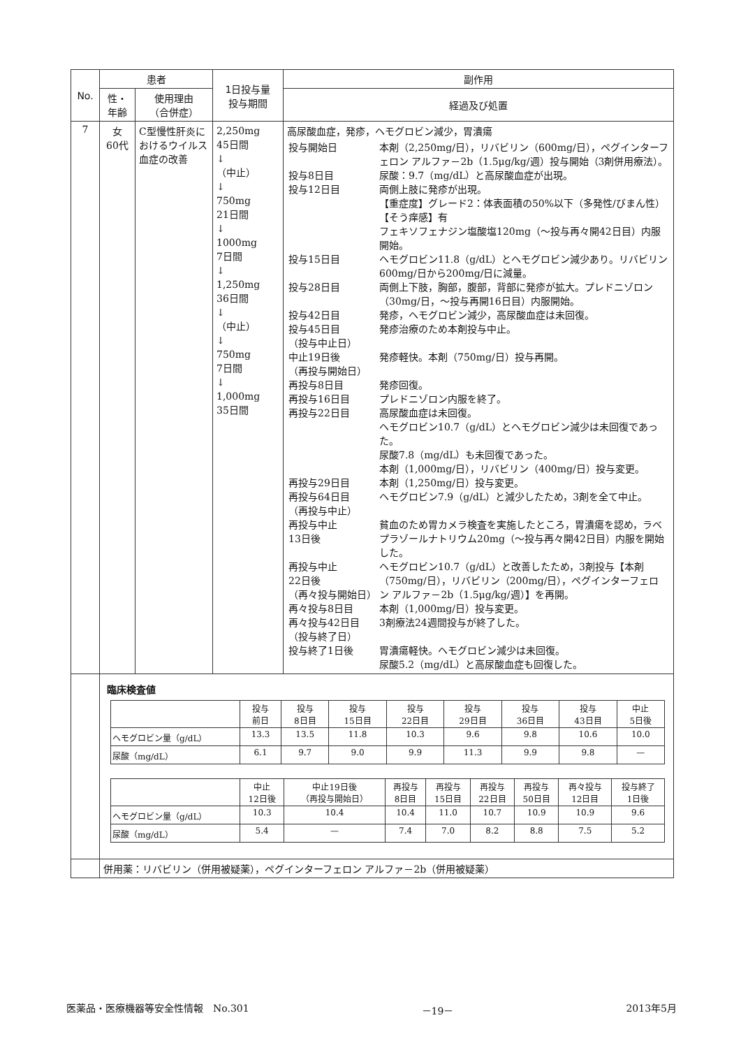| No. | 患者 | | 1日投与量 投与期間 | 副作用 |
| --- | --- | --- | --- | --- |
| | 性・ 年齢 | 使用理由 （合併症） | | 経過及び処置 |
| 7 | 女 60代 | C型慢性肝炎におけるウイルス血症の改善 | 2,250mg 45日間 ↓ （中止） ↓ 750mg 21日間 ↓ 1000mg 7日間 ↓ 1,250mg 36日間 ↓ （中止） ↓ 750mg 7日間 ↓ 1,000mg 35日間 | 高尿酸血症，発疹，ヘモグロビン減少，胃潰瘍 / 投与開始日 / 本剤（2,250mg/日），リバビリン（600mg/日），ペグインターフェロン アルファ－2b（1.5μg/kg/週）投与開始（3剤併用療法）。 / / 投与8日目 / 尿酸：9.7（mg/dL）と高尿酸血症が出現。 / / 投与12日目 / 両側上肢に発疹が出現。 【重症度】グレード2：体表面積の50%以下（多発性/びまん性） 【そう痒感】有 フェキソフェナジン塩酸塩120mg（～投与再々開42日目）内服開始。 / / 投与15日目 / ヘモグロビン11.8（g/dL）とヘモグロビン減少あり。リバビリン600mg/日から200mg/日に減量。 / / 投与28日目 / 両側上下肢，胸部，腹部，背部に発疹が拡大。プレドニゾロン（30mg/日，～投与再開16日目）内服開始。 / / 投与42日目 / 発疹，ヘモグロビン減少，高尿酸血症は未回復。 / / 投与45日目 （投与中止日） / 発疹治療のため本剤投与中止。 / / 中止19日後 （再投与開始日） / 発疹軽快。本剤（750mg/日）投与再開。 / / 再投与8日目 / 発疹回復。 / / 再投与16日目 / プレドニゾロン内服を終了。 / / 再投与22日目 / 高尿酸血症は未回復。 ヘモグロビン10.7（g/dL）とヘモグロビン減少は未回復であった。 尿酸7.8（mg/dL）も未回復であった。 本剤（1,000mg/日），リバビリン（400mg/日）投与変更。 / / 再投与29日目 / 本剤（1,250mg/日）投与変更。 / / 再投与64日目 （再投与中止） / ヘモグロビン7.9（g/dL）と減少したため，3剤を全て中止。 / / 再投与中止 13日後 / 貧血のため胃カメラ検査を実施したところ，胃潰瘍を認め，ラベプラゾールナトリウム20mg（～投与再々開42日目）内服を開始した。 / / 再投与中止 22日後 （再々投与開始日） / ヘモグロビン10.7（g/dL）と改善したため，3剤投与【本剤（750mg/日），リバビリン（200mg/日），ペグインターフェロン アルファ－2b（1.5μg/kg/週）】を再開。 / / 再々投与8日目 / 本剤（1,000mg/日）投与変更。 / / 再々投与42日目 （投与終了日） / 3剤療法24週間投与が終了した。 / / 投与終了1日後 / 胃潰瘍軽快。ヘモグロビン減少は未回復。 尿酸5.2（mg/dL）と高尿酸血症も回復した。 / |
| | 臨床検査値 / / 投与 前日 / 投与 8日目 / 投与 15日目 / 投与 22日目 / 投与 29日目 / 投与 36日目 / 投与 43日目 / 中止 5日後 / / ヘモグロビン量（g/dL） / 13.3 / 13.5 / 11.8 / 10.3 / 9.6 / 9.8 / 10.6 / 10.0 / / 尿酸（mg/dL） / 6.1 / 9.7 / 9.0 / 9.9 / 11.3 / 9.9 / 9.8 / — / / / 中止 12日後 / 中止19日後 （再投与開始日） / 再投与 8日目 / 再投与 15日目 / 再投与 22日目 / 再投与 50日目 / 再々投与 12日目 / 投与終了 1日後 / / ヘモグロビン量（g/dL） / 10.3 / 10.4 / 10.4 / 11.0 / 10.7 / 10.9 / 10.9 / 9.6 / / 尿酸（mg/dL） / 5.4 / — / 7.4 / 7.0 / 8.2 / 8.8 / 7.5 / 5.2 / | | | |
| | 併用薬：リバビリン（併用被疑薬），ペグインターフェロン アルファ－2b（併用被疑薬） | | | |
医薬品・医療機器等安全性情報　No.301 －19－ 2013年5月